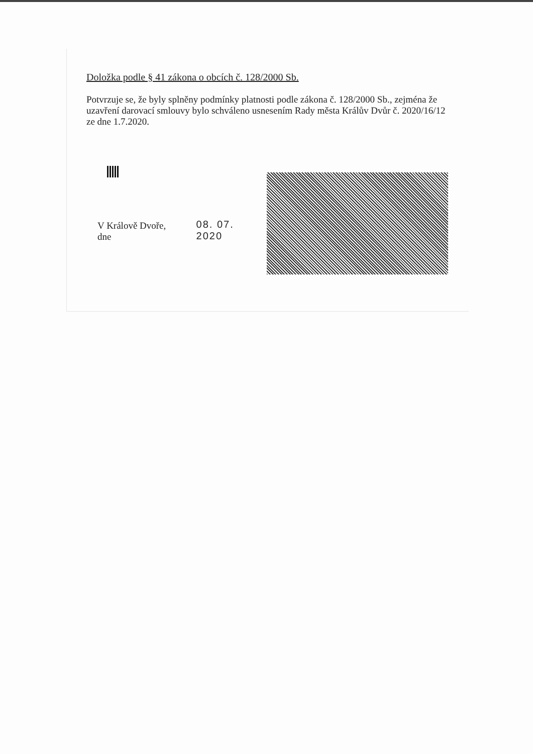Doložka podle § 41 zákona o obcích č. 128/2000 Sb.
Potvrzuje se, že byly splněny podmínky platnosti podle zákona č. 128/2000 Sb., zejména že uzavření darovací smlouvy bylo schváleno usnesením Rady města Králův Dvůr č. 2020/16/12 ze dne 1.7.2020.
V Králově Dvoře, dne
08. 07. 2020